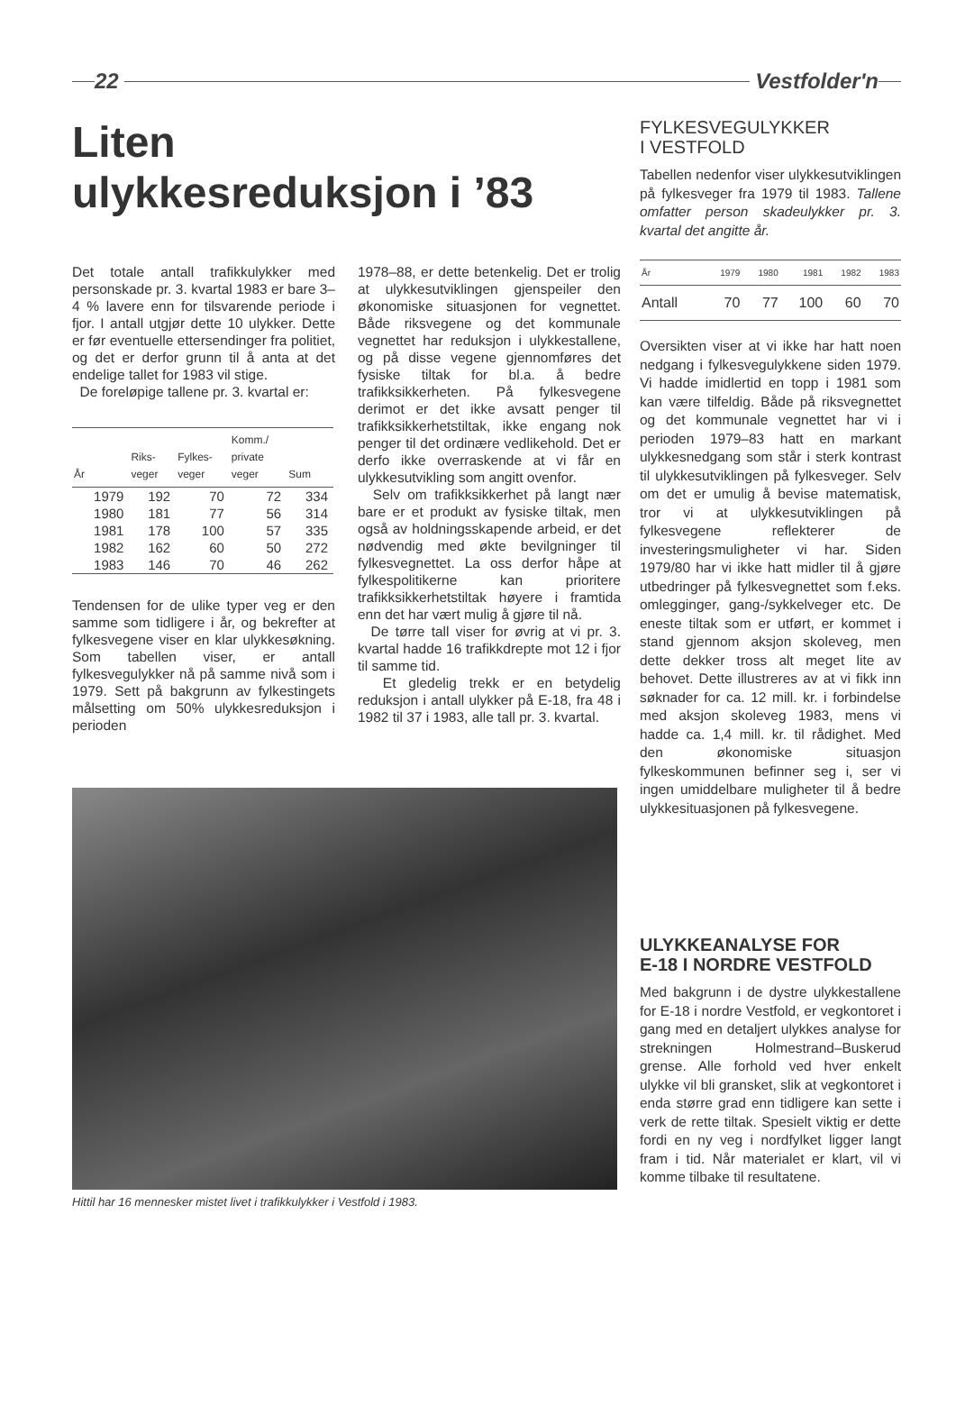22 Vestfolder'n
Liten
ulykkesreduksjon i ’83
Det totale antall trafikkulykker med personskade pr. 3. kvartal 1983 er bare 3–4 % lavere enn for tilsvarende periode i fjor. I antall utgjør dette 10 ulykker. Dette er før eventuelle ettersendinger fra politiet, og det er derfor grunn til å anta at det endelige tallet for 1983 vil stige.
De foreløpige tallene pr. 3. kvartal er:
| År | Riks- veger | Fylkes- veger | Komm./ private veger | Sum |
| --- | --- | --- | --- | --- |
| 1979 | 192 | 70 | 72 | 334 |
| 1980 | 181 | 77 | 56 | 314 |
| 1981 | 178 | 100 | 57 | 335 |
| 1982 | 162 | 60 | 50 | 272 |
| 1983 | 146 | 70 | 46 | 262 |
Tendensen for de ulike typer veg er den samme som tidligere i år, og bekrefter at fylkesvegene viser en klar ulykkesøkning. Som tabellen viser, er antall fylkesvegulykker nå på samme nivå som i 1979. Sett på bakgrunn av fylkestingets målsetting om 50% ulykkesreduksjon i perioden
1978–88, er dette betenkelig. Det er trolig at ulykkesutviklingen gjenspeiler den økonomiske situasjonen for vegnettet. Både riksvegene og det kommunale vegnettet har reduksjon i ulykkestallene, og på disse vegene gjennomføres det fysiske tiltak for bl.a. å bedre trafikksikkerheten. På fylkesvegene derimot er det ikke avsatt penger til trafikksikkerhetstiltak, ikke engang nok penger til det ordinære vedlikehold. Det er derfo ikke overraskende at vi får en ulykkesutvikling som angitt ovenfor.
Selv om trafikksikkerhet på langt nær bare er et produkt av fysiske tiltak, men også av holdningsskapende arbeid, er det nødvendig med økte bevilgninger til fylkesvegnettet. La oss derfor håpe at fylkespolitikerne kan prioritere trafikksikkerhetstiltak høyere i framtida enn det har vært mulig å gjøre til nå.
De tørre tall viser for øvrig at vi pr. 3. kvartal hadde 16 trafikkdrepte mot 12 i fjor til samme tid.
Et gledelig trekk er en betydelig reduksjon i antall ulykker på E-18, fra 48 i 1982 til 37 i 1983, alle tall pr. 3. kvartal.
Hittil har 16 mennesker mistet livet i trafikkulykker i Vestfold i 1983.
FYLKESVEGULYKKER
I VESTFOLD
Tabellen nedenfor viser ulykkesutviklingen på fylkesveger fra 1979 til 1983. Tallene omfatter person skadeulykker pr. 3. kvartal det angitte år.
| År | 1979 | 1980 | 1981 | 1982 | 1983 |
| --- | --- | --- | --- | --- | --- |
| Antall | 70 | 77 | 100 | 60 | 70 |
Oversikten viser at vi ikke har hatt noen nedgang i fylkesvegulykkene siden 1979. Vi hadde imidlertid en topp i 1981 som kan være tilfeldig. Både på riksvegnettet og det kommunale vegnettet har vi i perioden 1979–83 hatt en markant ulykkesnedgang som står i sterk kontrast til ulykkesutviklingen på fylkesveger. Selv om det er umulig å bevise matematisk, tror vi at ulykkesutviklingen på fylkesvegene reflekterer de investeringsmuligheter vi har. Siden 1979/80 har vi ikke hatt midler til å gjøre utbedringer på fylkesvegnettet som f.eks. omlegginger, gang-/sykkelveger etc. De eneste tiltak som er utført, er kommet i stand gjennom aksjon skoleveg, men dette dekker tross alt meget lite av behovet. Dette illustreres av at vi fikk inn søknader for ca. 12 mill. kr. i forbindelse med aksjon skoleveg 1983, mens vi hadde ca. 1,4 mill. kr. til rådighet. Med den økonomiske situasjon fylkeskommunen befinner seg i, ser vi ingen umiddelbare muligheter til å bedre ulykkesituasjonen på fylkesvegene.
ULYKKEANALYSE FOR
E-18 I NORDRE VESTFOLD
Med bakgrunn i de dystre ulykkestallene for E-18 i nordre Vestfold, er vegkontoret i gang med en detaljert ulykkes analyse for strekningen Holmestrand–Buskerud grense. Alle forhold ved hver enkelt ulykke vil bli gransket, slik at vegkontoret i enda større grad enn tidligere kan sette i verk de rette tiltak. Spesielt viktig er dette fordi en ny veg i nordfylket ligger langt fram i tid. Når materialet er klart, vil vi komme tilbake til resultatene.